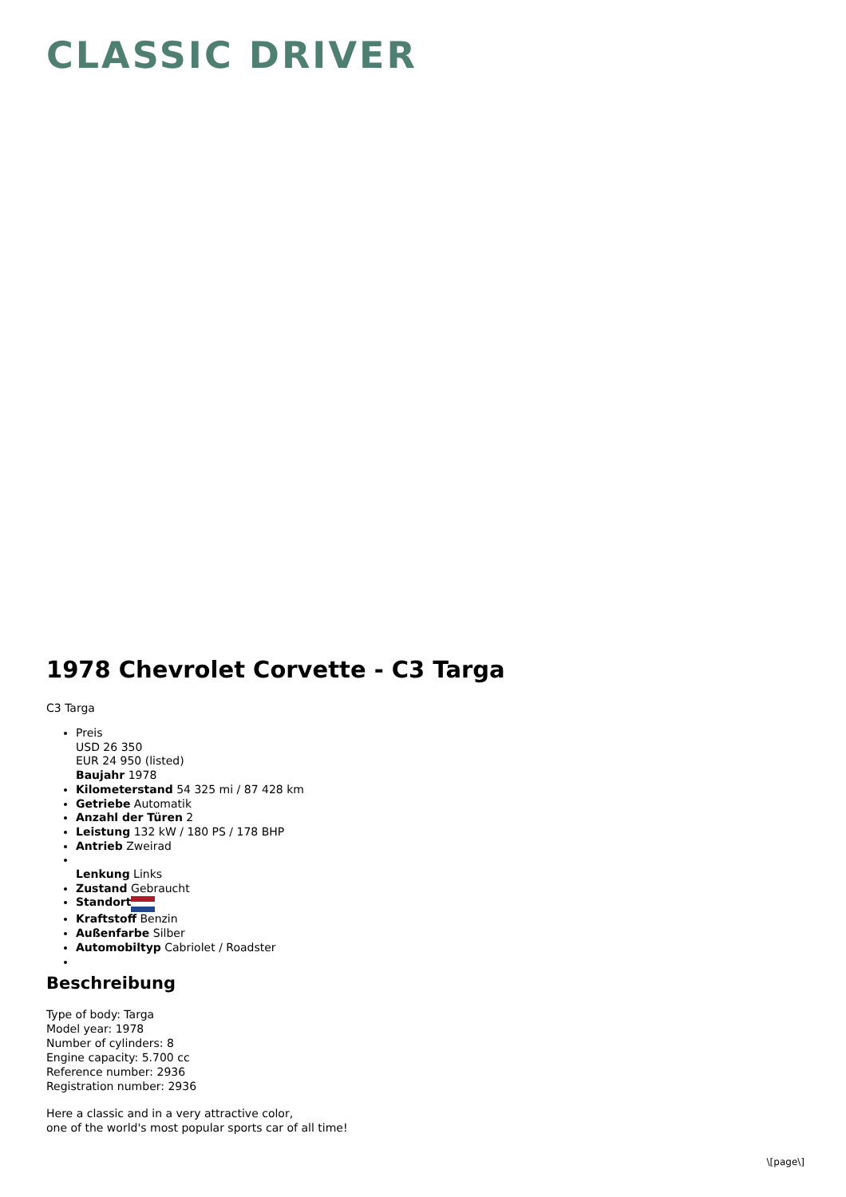CLASSIC DRIVER
1978 Chevrolet Corvette - C3 Targa
C3 Targa
Preis
USD 26 350
EUR 24 950 (listed)
Baujahr 1978
Kilometerstand 54 325 mi / 87 428 km
Getriebe Automatik
Anzahl der Türen 2
Leistung 132 kW / 180 PS / 178 BHP
Antrieb Zweirad
Lenkung Links
Zustand Gebraucht
Standort
Kraftstoff Benzin
Außenfarbe Silber
Automobiltyp Cabriolet / Roadster
Beschreibung
Type of body: Targa
Model year: 1978
Number of cylinders: 8
Engine capacity: 5.700 cc
Reference number: 2936
Registration number: 2936
Here a classic and in a very attractive color,
one of the world's most popular sports car of all time!
\[page\]